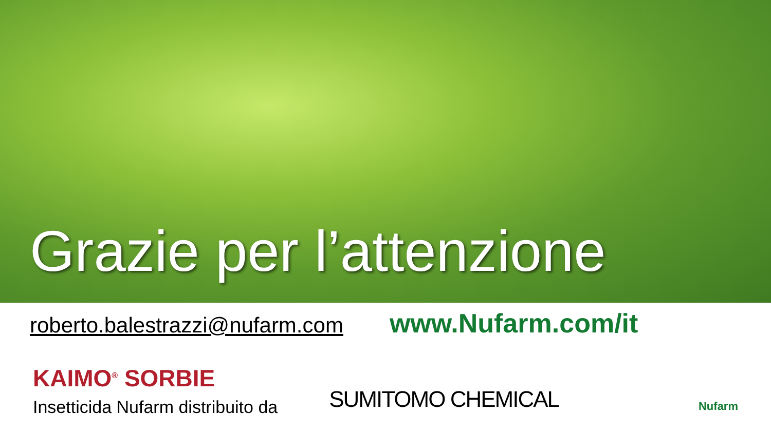Grazie per l’attenzione
roberto.balestrazzi@nufarm.com www.Nufarm.com/it
KAIMO<sup>®</sup> SORBIE
Insetticida Nufarm distribuito da
SUMITOMO CHEMICAL
Nufarm